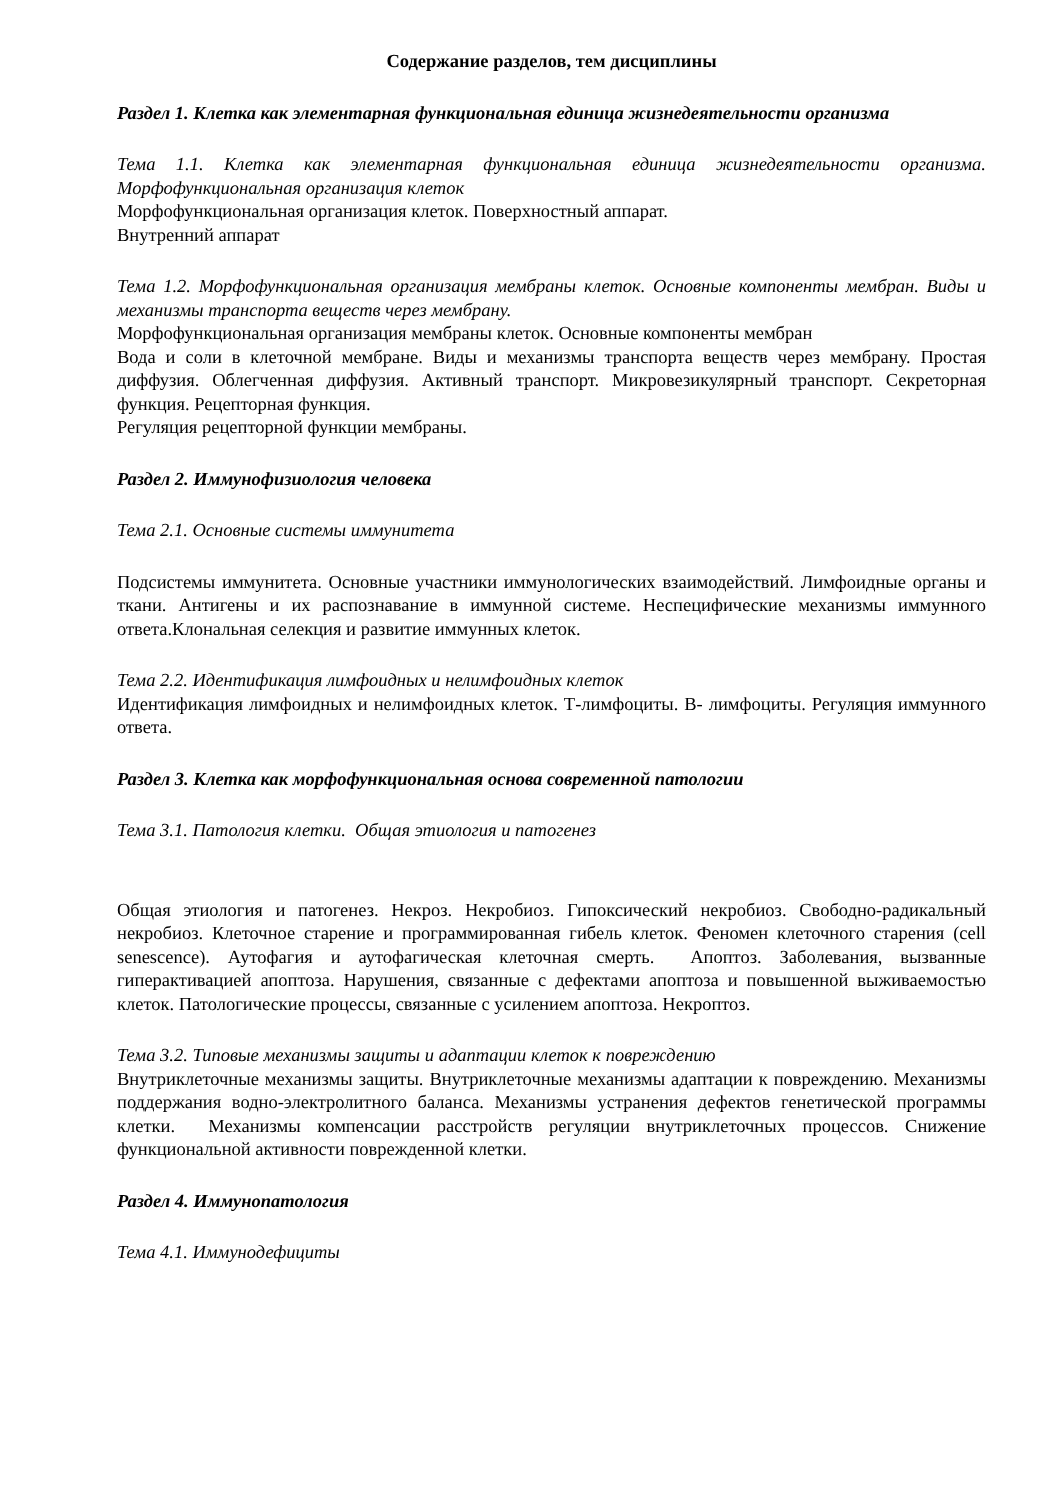Содержание разделов, тем дисциплины
Раздел 1. Клетка как элементарная функциональная единица жизнедеятельности организма
Тема 1.1. Клетка как элементарная функциональная единица жизнедеятельности организма. Морфофункциональная организация клеток
Морфофункциональная организация клеток. Поверхностный аппарат.
Внутренний аппарат
Тема 1.2. Морфофункциональная организация мембраны клеток. Основные компоненты мембран. Виды и механизмы транспорта веществ через мембрану.
Морфофункциональная организация мембраны клеток. Основные компоненты мембран
Вода и соли в клеточной мембране. Виды и механизмы транспорта веществ через мембрану. Простая диффузия. Облегченная диффузия. Активный транспорт. Микровезикулярный транспорт. Секреторная функция. Рецепторная функция.
Регуляция рецепторной функции мембраны.
Раздел 2. Иммунофизиология человека
Тема 2.1. Основные системы иммунитета
Подсистемы иммунитета. Основные участники иммунологических взаимодействий. Лимфоидные органы и ткани. Антигены и их распознавание в иммунной системе. Неспецифические механизмы иммунного ответа.Клональная селекция и развитие иммунных клеток.
Тема 2.2. Идентификация лимфоидных и нелимфоидных клеток
Идентификация лимфоидных и нелимфоидных клеток. Т-лимфоциты. В- лимфоциты. Регуляция иммунного ответа.
Раздел 3. Клетка как морфофункциональная основа современной патологии
Тема 3.1. Патология клетки. Общая этиология и патогенез
Общая этиология и патогенез. Некроз. Некробиоз. Гипоксический некробиоз. Свободно-радикальный некробиоз. Клеточное старение и программированная гибель клеток. Феномен клеточного старения (cell senescence). Аутофагия и аутофагическая клеточная смерть. Апоптоз. Заболевания, вызванные гиперактивацией апоптоза. Нарушения, связанные с дефектами апоптоза и повышенной выживаемостью клеток. Патологические процессы, связанные с усилением апоптоза. Некроптоз.
Тема 3.2. Типовые механизмы защиты и адаптации клеток к повреждению
Внутриклеточные механизмы защиты. Внутриклеточные механизмы адаптации к повреждению. Механизмы поддержания водно-электролитного баланса. Механизмы устранения дефектов генетической программы клетки. Механизмы компенсации расстройств регуляции внутриклеточных процессов. Снижение функциональной активности поврежденной клетки.
Раздел 4. Иммунопатология
Тема 4.1. Иммунодефициты